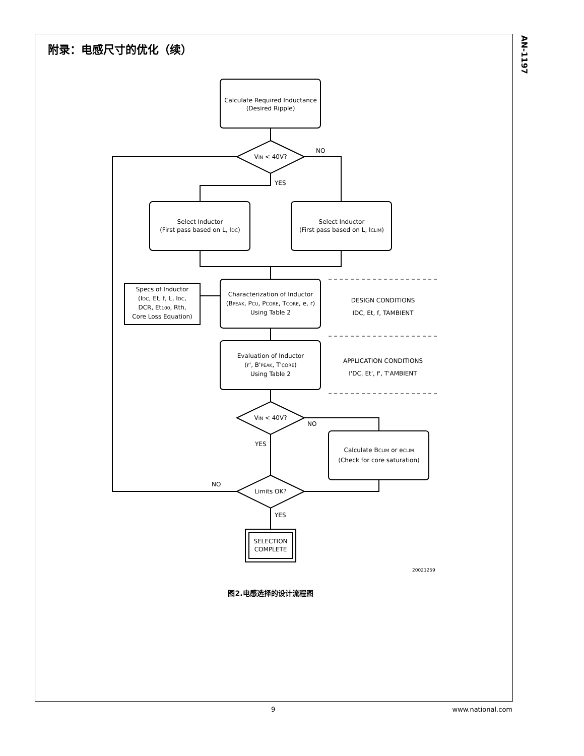附录：电感尺寸的优化（续）
AN-1197
Calculate Required Inductance
(Desired Ripple)
VIN < 40V?
NO
YES
Select Inductor
(First pass based on L, IDC)
Select Inductor
(First pass based on L, ICLIM)
Specs of Inductor
(IDC, Et, f, L, IDC,
DCR, Et100, Rth,
Core Loss Equation)
Characterization of Inductor
(BPEAK, PCU, PCORE, TCORE, e, r)
Using Table 2
DESIGN CONDITIONS
IDC, Et, f, TAMBIENT
Evaluation of Inductor
(r', B'PEAK, T'CORE)
Using Table 2
APPLICATION CONDITIONS
I'DC, Et', f', T'AMBIENT
VIN < 40V?
NO
YES
Calculate BCLIM or eCLIM
(Check for core saturation)
NO
Limits OK?
YES
SELECTION
COMPLETE
20021259
图2.电感选择的设计流程图
9 www.national.com